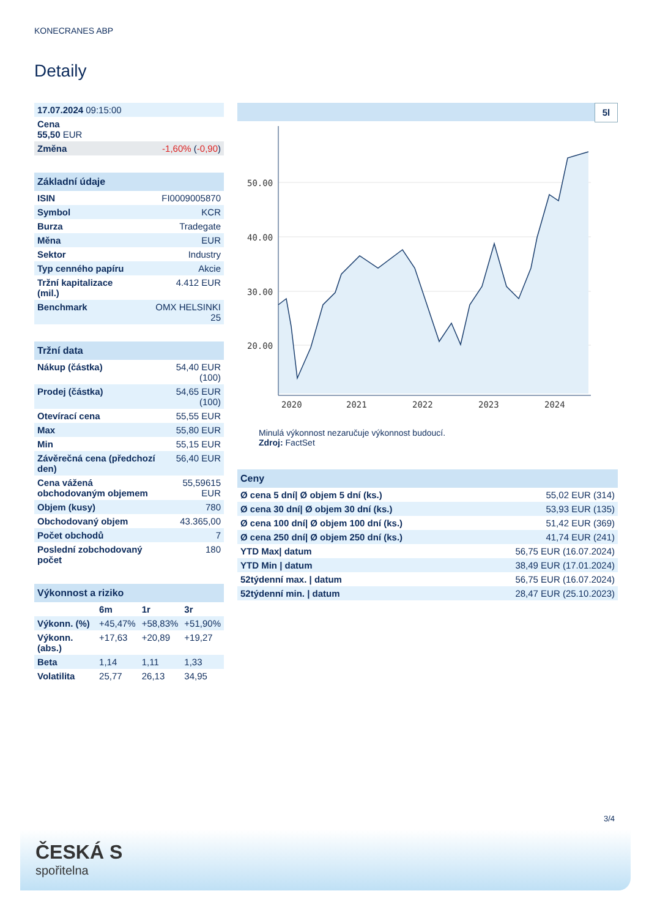KONECRANES ABP
Detaily
| 17.07.2024 09:15:00 | |
| Cena 55,50 EUR | |
| Změna | -1,60% ( -0,90 ) |
| Základní údaje | |
| --- | --- |
| ISIN | FI0009005870 |
| Symbol | KCR |
| Burza | Tradegate |
| Měna | EUR |
| Sektor | Industry |
| Typ cenného papíru | Akcie |
| Tržní kapitalizace (mil.) | 4.412 EUR |
| Benchmark | OMX HELSINKI 25 |
| Tržní data | |
| --- | --- |
| Nákup (částka) | 54,40 EUR (100) |
| Prodej (částka) | 54,65 EUR (100) |
| Otevírací cena | 55,55 EUR |
| Max | 55,80 EUR |
| Min | 55,15 EUR |
| Závěrečná cena (předchozí den) | 56,40 EUR |
| Cena vážená obchodovaným objemem | 55,59615 EUR |
| Objem (kusy) | 780 |
| Obchodovaný objem | 43.365,00 |
| Počet obchodů | 7 |
| Poslední zobchodovaný počet | 180 |
| Výkonnost a riziko | | | |
| --- | --- | --- | --- |
| | 6m | 1r | 3r |
| Výkonn. (%) | +45,47% | +58,83% | +51,90% |
| Výkonn. (abs.) | +17,63 | +20,89 | +19,27 |
| Beta | 1,14 | 1,11 | 1,33 |
| Volatilita | 25,77 | 26,13 | 34,95 |
5l
50.00
40.00
30.00
20.00
2020
2021
2022
2023
2024
Minulá výkonnost nezaručuje výkonnost budoucí.
Zdroj: FactSet
| Ceny | |
| --- | --- |
| Ø cena 5 dní/ Ø objem 5 dní (ks.) | 55,02 EUR (314) |
| Ø cena 30 dní/ Ø objem 30 dní (ks.) | 53,93 EUR (135) |
| Ø cena 100 dní/ Ø objem 100 dní (ks.) | 51,42 EUR (369) |
| Ø cena 250 dní/ Ø objem 250 dní (ks.) | 41,74 EUR (241) |
| YTD Max/ datum | 56,75 EUR (16.07.2024) |
| YTD Min / datum | 38,49 EUR (17.01.2024) |
| 52týdenní max. / datum | 56,75 EUR (16.07.2024) |
| 52týdenní min. / datum | 28,47 EUR (25.10.2023) |
3/4
ČESKÁ S
spořitelna